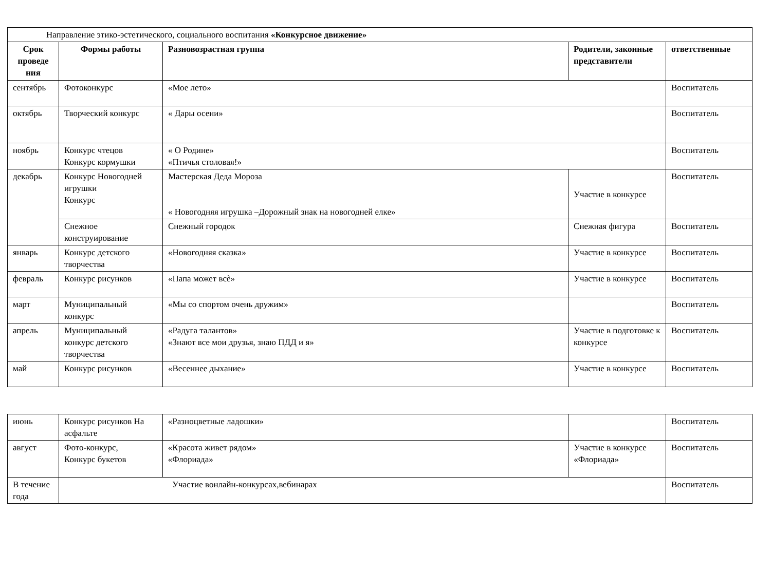| Направление этико-эстетического, социального воспитания «Конкурсное движение» | | | | |
| Срок проведе ния | Формы работы | Разновозрастная группа | Родители, законные представители | ответственные |
| сентябрь | Фотоконкурс | «Мое лето» | | Воспитатель |
| октябрь | Творческий конкурс | « Дары осени» | | Воспитатель |
| ноябрь | Конкурс чтецов Конкурс кормушки | « О Родине» «Птичья столовая!» | | Воспитатель |
| декабрь | Конкурс Новогодней игрушки Конкурс | Мастерская Деда Мороза « Новогодняя игрушка –Дорожный знак на новогодней елке» | Участие в конкурсе | Воспитатель |
| | Снежное конструирование | Снежный городок | Снежная фигура | Воспитатель |
| январь | Конкурс детского творчества | «Новогодняя сказка» | Участие в конкурсе | Воспитатель |
| февраль | Конкурс рисунков | «Папа может всѐ» | Участие в конкурсе | Воспитатель |
| март | Муниципальный конкурс | «Мы со спортом очень дружим» | | Воспитатель |
| апрель | Муниципальный конкурс детского творчества | «Радуга талантов» «Знают все мои друзья, знаю ПДД и я» | Участие в подготовке к конкурсе | Воспитатель |
| май | Конкурс рисунков | «Весеннее дыхание» | Участие в конкурсе | Воспитатель |
| июнь | Конкурс рисунков На асфальте | «Разноцветные ладошки» | | Воспитатель |
| август | Фото-конкурс, Конкурс букетов | «Красота живет рядом» «Флориада» | Участие в конкурсе «Флориада» | Воспитатель |
| В течение года | Участие вонлайн-конкурсах,вебинарах | | | Воспитатель |